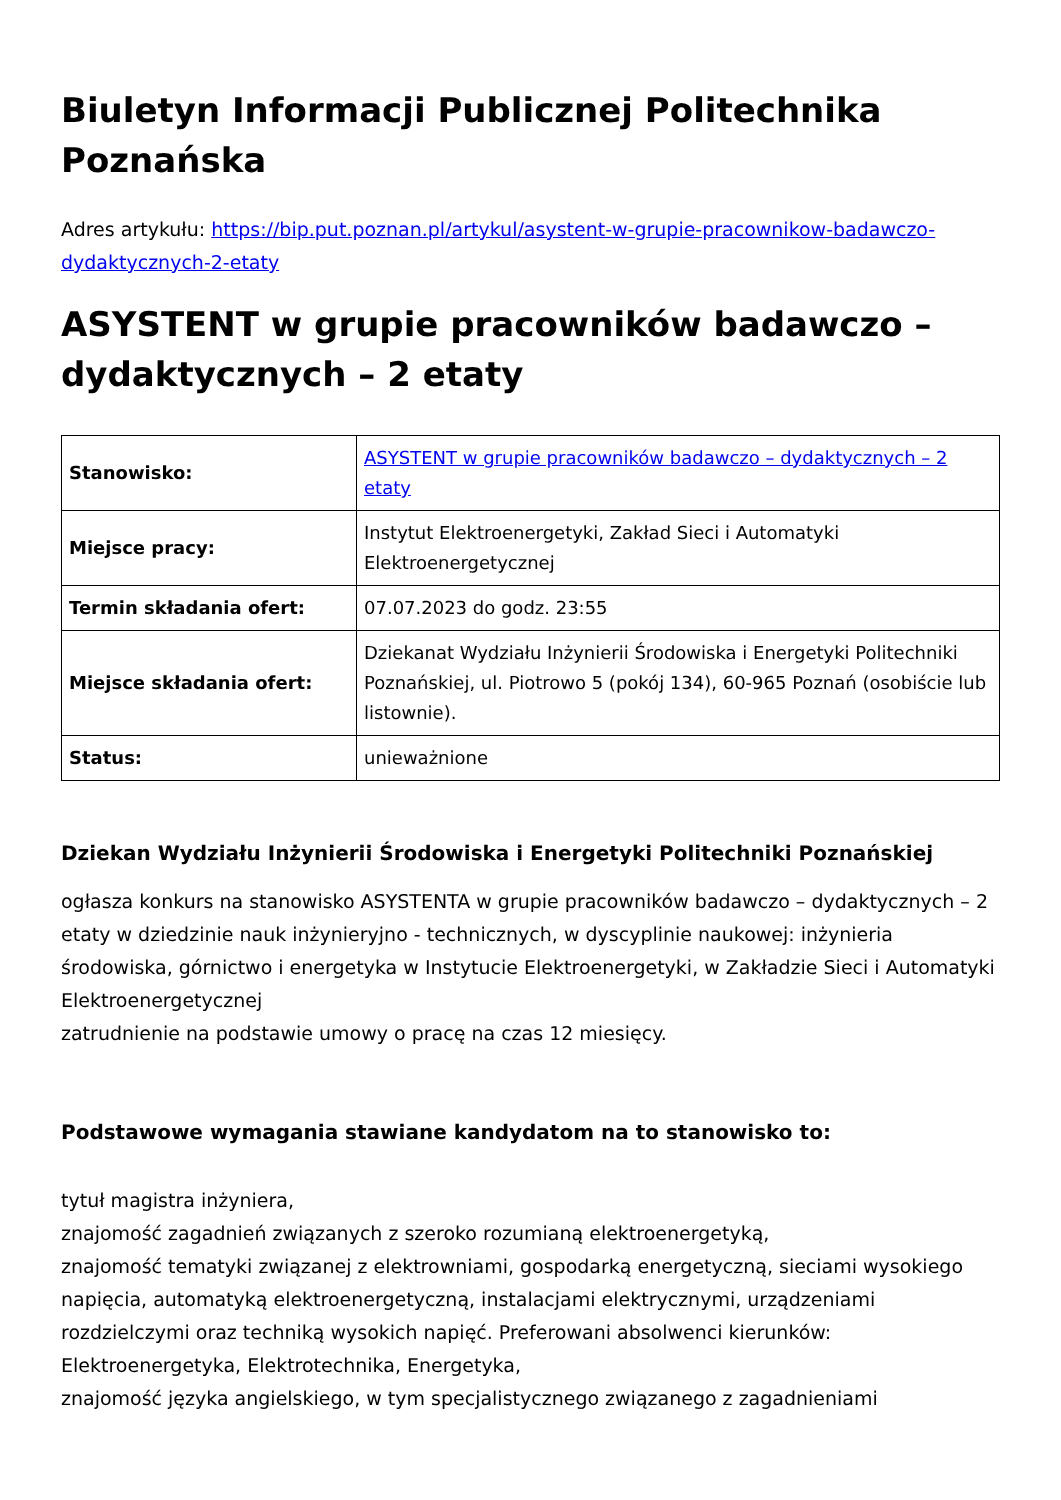Biuletyn Informacji Publicznej Politechnika Poznańska
Adres artykułu: https://bip.put.poznan.pl/artykul/asystent-w-grupie-pracownikow-badawczo-dydaktycznych-2-etaty
ASYSTENT w grupie pracowników badawczo – dydaktycznych – 2 etaty
| Stanowisko: | ASYSTENT w grupie pracowników badawczo – dydaktycznych – 2 etaty |
| Miejsce pracy: | Instytut Elektroenergetyki, Zakład Sieci i Automatyki Elektroenergetycznej |
| Termin składania ofert: | 07.07.2023 do godz. 23:55 |
| Miejsce składania ofert: | Dziekanat Wydziału Inżynierii Środowiska i Energetyki Politechniki Poznańskiej, ul. Piotrowo 5 (pokój 134), 60-965 Poznań (osobiście lub listownie). |
| Status: | unieważnione |
Dziekan Wydziału Inżynierii Środowiska i Energetyki Politechniki Poznańskiej
ogłasza konkurs na stanowisko ASYSTENTA w grupie pracowników badawczo – dydaktycznych – 2 etaty w dziedzinie nauk inżynieryjno - technicznych, w dyscyplinie naukowej: inżynieria środowiska, górnictwo i energetyka w Instytucie Elektroenergetyki, w Zakładzie Sieci i Automatyki Elektroenergetycznej
zatrudnienie na podstawie umowy o pracę na czas 12 miesięcy.
Podstawowe wymagania stawiane kandydatom na to stanowisko to:
tytuł magistra inżyniera,
znajomość zagadnień związanych z szeroko rozumianą elektroenergetyką,
znajomość tematyki związanej z elektrowniami, gospodarką energetyczną, sieciami wysokiego napięcia, automatyką elektroenergetyczną, instalacjami elektrycznymi, urządzeniami rozdzielczymi oraz techniką wysokich napięć. Preferowani absolwenci kierunków: Elektroenergetyka, Elektrotechnika, Energetyka,
znajomość języka angielskiego, w tym specjalistycznego związanego z zagadnieniami